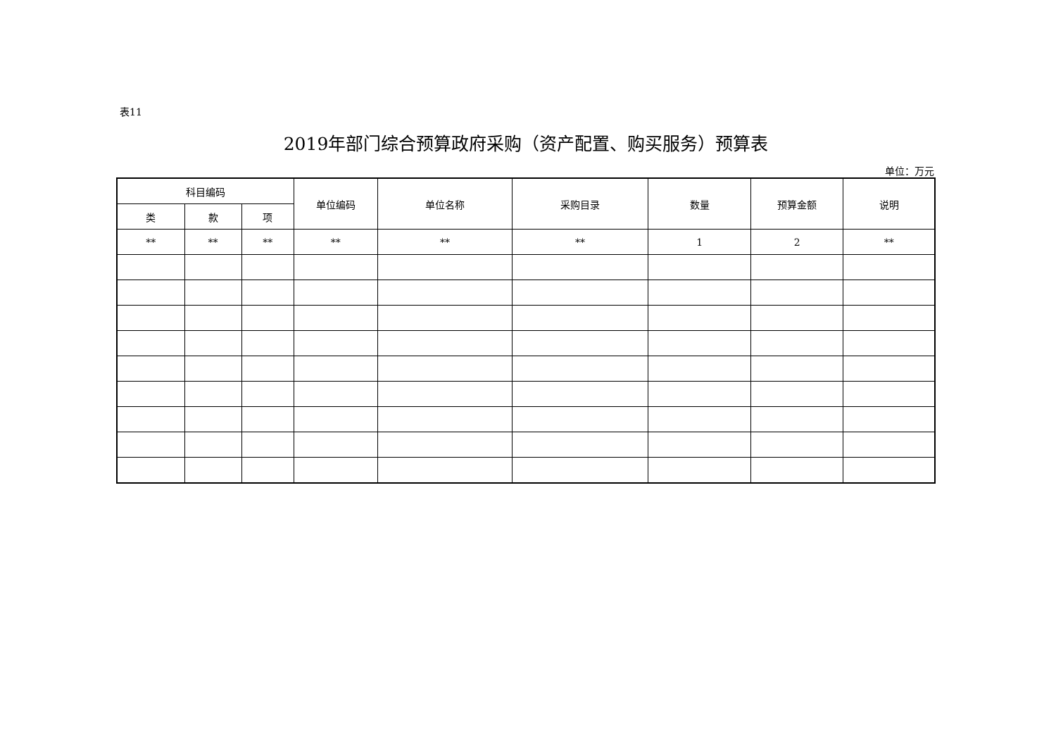表11
2019年部门综合预算政府采购（资产配置、购买服务）预算表
单位：万元
| 科目编码 | | | 单位编码 | 单位名称 | 采购目录 | 数量 | 预算金额 | 说明 |
| --- | --- | --- | --- | --- | --- | --- | --- | --- |
| 类 | 款 | 项 | | | | | | |
| ** | ** | ** | ** | ** | ** | 1 | 2 | ** |